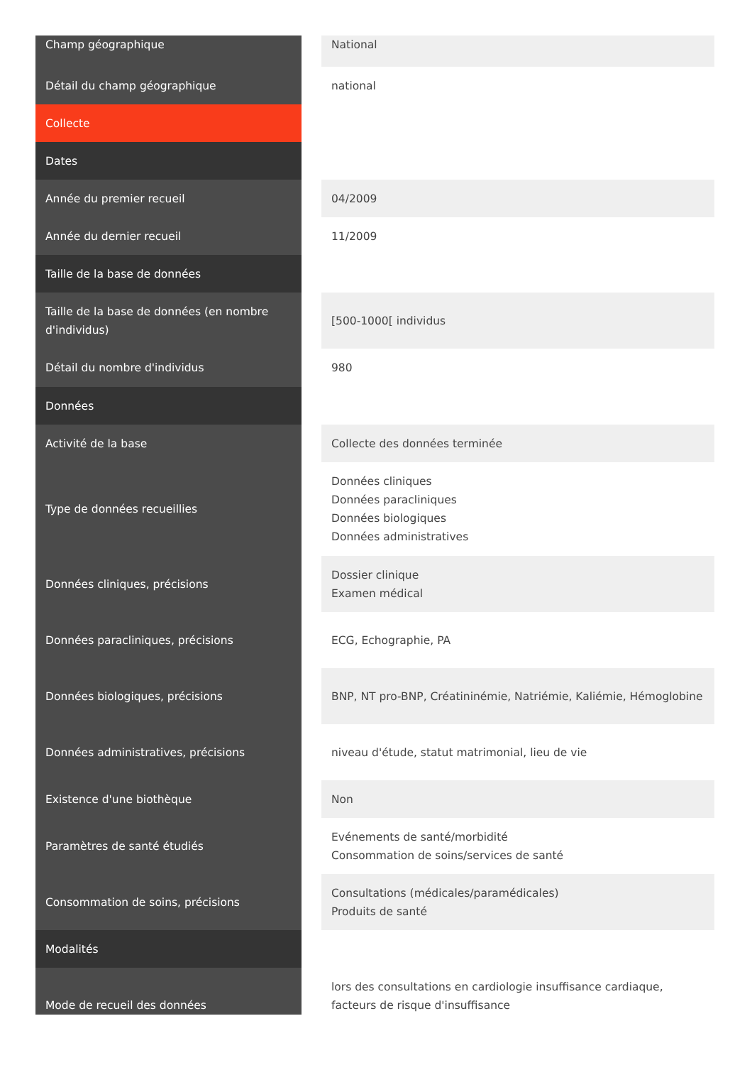| Champ géographique | | National |
| Détail du champ géographique | | national |
| Collecte | | |
| Dates | | |
| Année du premier recueil | | 04/2009 |
| Année du dernier recueil | | 11/2009 |
| Taille de la base de données | | |
| Taille de la base de données (en nombre d'individus) | | [500-1000[ individus |
| Détail du nombre d'individus | | 980 |
| Données | | |
| Activité de la base | | Collecte des données terminée |
| Type de données recueillies | | Données cliniques Données paracliniques Données biologiques Données administratives |
| Données cliniques, précisions | | Dossier clinique Examen médical |
| Données paracliniques, précisions | | ECG, Echographie, PA |
| Données biologiques, précisions | | BNP, NT pro-BNP, Créatininémie, Natriémie, Kaliémie, Hémoglobine |
| Données administratives, précisions | | niveau d'étude, statut matrimonial, lieu de vie |
| Existence d'une biothèque | | Non |
| Paramètres de santé étudiés | | Evénements de santé/morbidité Consommation de soins/services de santé |
| Consommation de soins, précisions | | Consultations (médicales/paramédicales) Produits de santé |
| Modalités | | |
| Mode de recueil des données | | lors des consultations en cardiologie insuffisance cardiaque, facteurs de risque d'insuffisance |